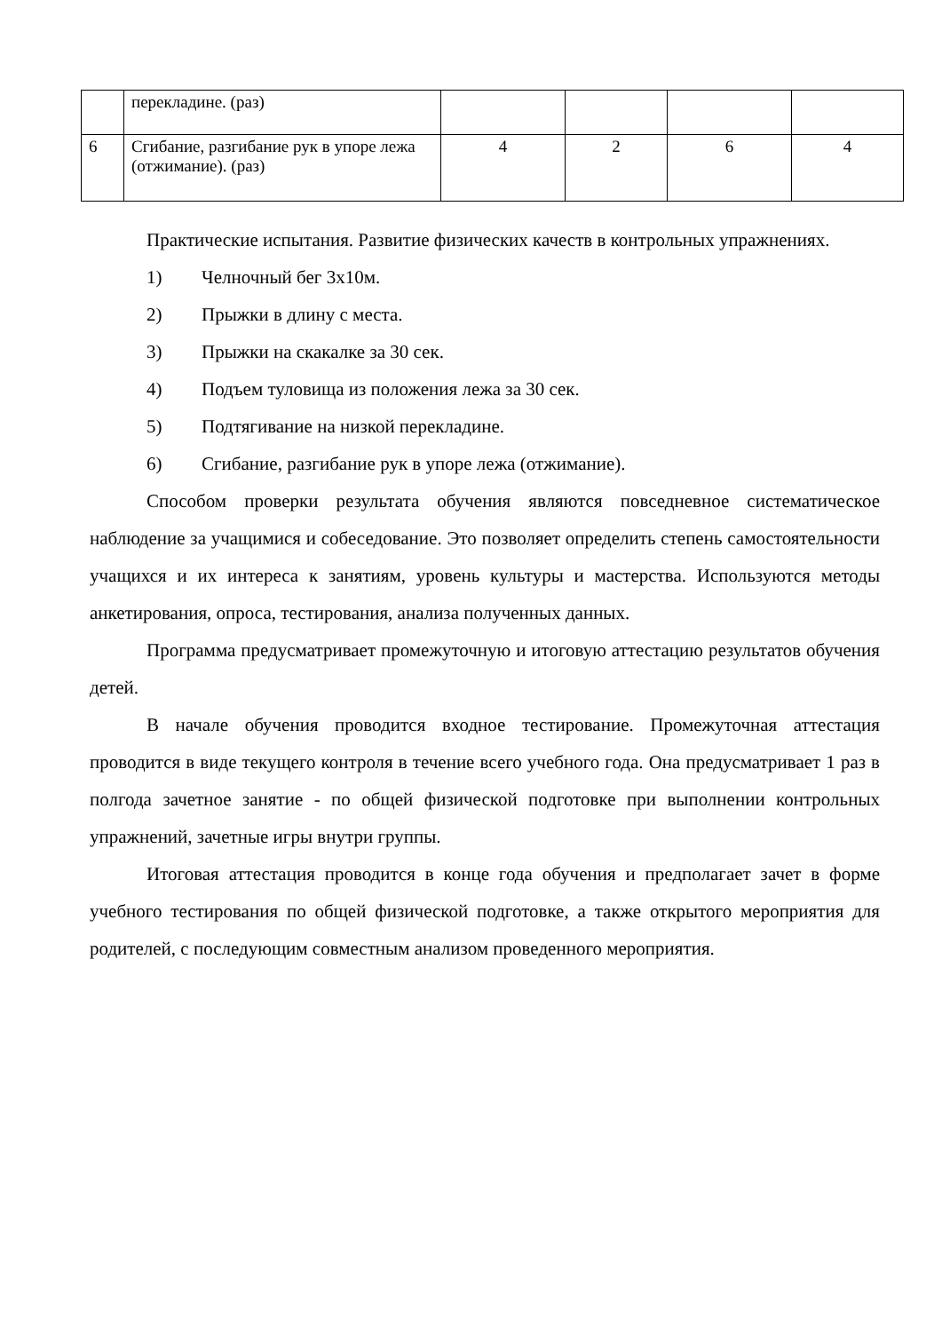| | перекладине. (раз) | | | | |
| 6 | Сгибание, разгибание рук в упоре лежа (отжимание). (раз) | 4 | 2 | 6 | 4 |
Практические испытания. Развитие физических качеств в контрольных упражнениях.
1) Челночный бег 3х10м.
2) Прыжки в длину с места.
3) Прыжки на скакалке за 30 сек.
4) Подъем туловища из положения лежа за 30 сек.
5) Подтягивание на низкой перекладине.
6) Сгибание, разгибание рук в упоре лежа (отжимание).
Способом проверки результата обучения являются повседневное систематическое наблюдение за учащимися и собеседование. Это позволяет определить степень самостоятельности учащихся и их интереса к занятиям, уровень культуры и мастерства. Используются методы анкетирования, опроса, тестирования, анализа полученных данных.
Программа предусматривает промежуточную и итоговую аттестацию результатов обучения детей.
В начале обучения проводится входное тестирование. Промежуточная аттестация проводится в виде текущего контроля в течение всего учебного года. Она предусматривает 1 раз в полгода зачетное занятие - по общей физической подготовке при выполнении контрольных упражнений, зачетные игры внутри группы.
Итоговая аттестация проводится в конце года обучения и предполагает зачет в форме учебного тестирования по общей физической подготовке, а также открытого мероприятия для родителей, с последующим совместным анализом проведенного мероприятия.